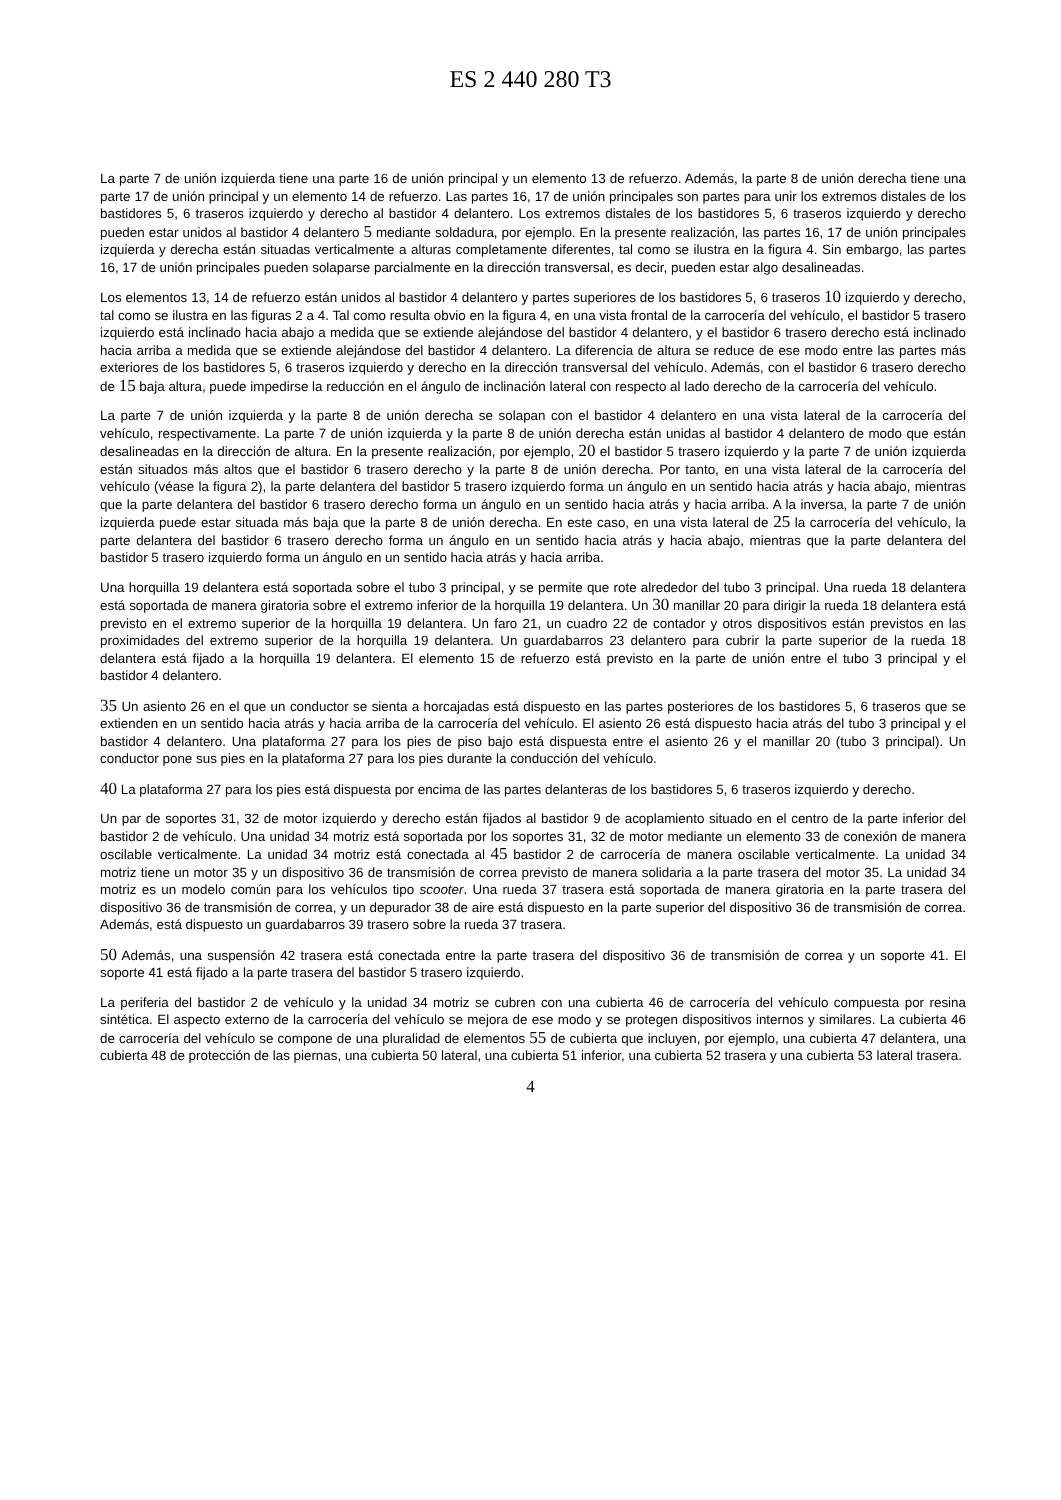ES 2 440 280 T3
La parte 7 de unión izquierda tiene una parte 16 de unión principal y un elemento 13 de refuerzo. Además, la parte 8 de unión derecha tiene una parte 17 de unión principal y un elemento 14 de refuerzo. Las partes 16, 17 de unión principales son partes para unir los extremos distales de los bastidores 5, 6 traseros izquierdo y derecho al bastidor 4 delantero. Los extremos distales de los bastidores 5, 6 traseros izquierdo y derecho pueden estar unidos al bastidor 4 delantero 5 mediante soldadura, por ejemplo. En la presente realización, las partes 16, 17 de unión principales izquierda y derecha están situadas verticalmente a alturas completamente diferentes, tal como se ilustra en la figura 4. Sin embargo, las partes 16, 17 de unión principales pueden solaparse parcialmente en la dirección transversal, es decir, pueden estar algo desalineadas.
Los elementos 13, 14 de refuerzo están unidos al bastidor 4 delantero y partes superiores de los bastidores 5, 6 traseros 10 izquierdo y derecho, tal como se ilustra en las figuras 2 a 4. Tal como resulta obvio en la figura 4, en una vista frontal de la carrocería del vehículo, el bastidor 5 trasero izquierdo está inclinado hacia abajo a medida que se extiende alejándose del bastidor 4 delantero, y el bastidor 6 trasero derecho está inclinado hacia arriba a medida que se extiende alejándose del bastidor 4 delantero. La diferencia de altura se reduce de ese modo entre las partes más exteriores de los bastidores 5, 6 traseros izquierdo y derecho en la dirección transversal del vehículo. Además, con el bastidor 6 trasero derecho de 15 baja altura, puede impedirse la reducción en el ángulo de inclinación lateral con respecto al lado derecho de la carrocería del vehículo.
La parte 7 de unión izquierda y la parte 8 de unión derecha se solapan con el bastidor 4 delantero en una vista lateral de la carrocería del vehículo, respectivamente. La parte 7 de unión izquierda y la parte 8 de unión derecha están unidas al bastidor 4 delantero de modo que están desalineadas en la dirección de altura. En la presente realización, por ejemplo, 20 el bastidor 5 trasero izquierdo y la parte 7 de unión izquierda están situados más altos que el bastidor 6 trasero derecho y la parte 8 de unión derecha. Por tanto, en una vista lateral de la carrocería del vehículo (véase la figura 2), la parte delantera del bastidor 5 trasero izquierdo forma un ángulo en un sentido hacia atrás y hacia abajo, mientras que la parte delantera del bastidor 6 trasero derecho forma un ángulo en un sentido hacia atrás y hacia arriba. A la inversa, la parte 7 de unión izquierda puede estar situada más baja que la parte 8 de unión derecha. En este caso, en una vista lateral de 25 la carrocería del vehículo, la parte delantera del bastidor 6 trasero derecho forma un ángulo en un sentido hacia atrás y hacia abajo, mientras que la parte delantera del bastidor 5 trasero izquierdo forma un ángulo en un sentido hacia atrás y hacia arriba.
Una horquilla 19 delantera está soportada sobre el tubo 3 principal, y se permite que rote alrededor del tubo 3 principal. Una rueda 18 delantera está soportada de manera giratoria sobre el extremo inferior de la horquilla 19 delantera. Un 30 manillar 20 para dirigir la rueda 18 delantera está previsto en el extremo superior de la horquilla 19 delantera. Un faro 21, un cuadro 22 de contador y otros dispositivos están previstos en las proximidades del extremo superior de la horquilla 19 delantera. Un guardabarros 23 delantero para cubrir la parte superior de la rueda 18 delantera está fijado a la horquilla 19 delantera. El elemento 15 de refuerzo está previsto en la parte de unión entre el tubo 3 principal y el bastidor 4 delantero.
35 Un asiento 26 en el que un conductor se sienta a horcajadas está dispuesto en las partes posteriores de los bastidores 5, 6 traseros que se extienden en un sentido hacia atrás y hacia arriba de la carrocería del vehículo. El asiento 26 está dispuesto hacia atrás del tubo 3 principal y el bastidor 4 delantero. Una plataforma 27 para los pies de piso bajo está dispuesta entre el asiento 26 y el manillar 20 (tubo 3 principal). Un conductor pone sus pies en la plataforma 27 para los pies durante la conducción del vehículo.
40 La plataforma 27 para los pies está dispuesta por encima de las partes delanteras de los bastidores 5, 6 traseros izquierdo y derecho.
Un par de soportes 31, 32 de motor izquierdo y derecho están fijados al bastidor 9 de acoplamiento situado en el centro de la parte inferior del bastidor 2 de vehículo. Una unidad 34 motriz está soportada por los soportes 31, 32 de motor mediante un elemento 33 de conexión de manera oscilable verticalmente. La unidad 34 motriz está conectada al 45 bastidor 2 de carrocería de manera oscilable verticalmente. La unidad 34 motriz tiene un motor 35 y un dispositivo 36 de transmisión de correa previsto de manera solidaria a la parte trasera del motor 35. La unidad 34 motriz es un modelo común para los vehículos tipo scooter. Una rueda 37 trasera está soportada de manera giratoria en la parte trasera del dispositivo 36 de transmisión de correa, y un depurador 38 de aire está dispuesto en la parte superior del dispositivo 36 de transmisión de correa. Además, está dispuesto un guardabarros 39 trasero sobre la rueda 37 trasera.
50 Además, una suspensión 42 trasera está conectada entre la parte trasera del dispositivo 36 de transmisión de correa y un soporte 41. El soporte 41 está fijado a la parte trasera del bastidor 5 trasero izquierdo.
La periferia del bastidor 2 de vehículo y la unidad 34 motriz se cubren con una cubierta 46 de carrocería del vehículo compuesta por resina sintética. El aspecto externo de la carrocería del vehículo se mejora de ese modo y se protegen dispositivos internos y similares. La cubierta 46 de carrocería del vehículo se compone de una pluralidad de elementos 55 de cubierta que incluyen, por ejemplo, una cubierta 47 delantera, una cubierta 48 de protección de las piernas, una cubierta 50 lateral, una cubierta 51 inferior, una cubierta 52 trasera y una cubierta 53 lateral trasera.
4